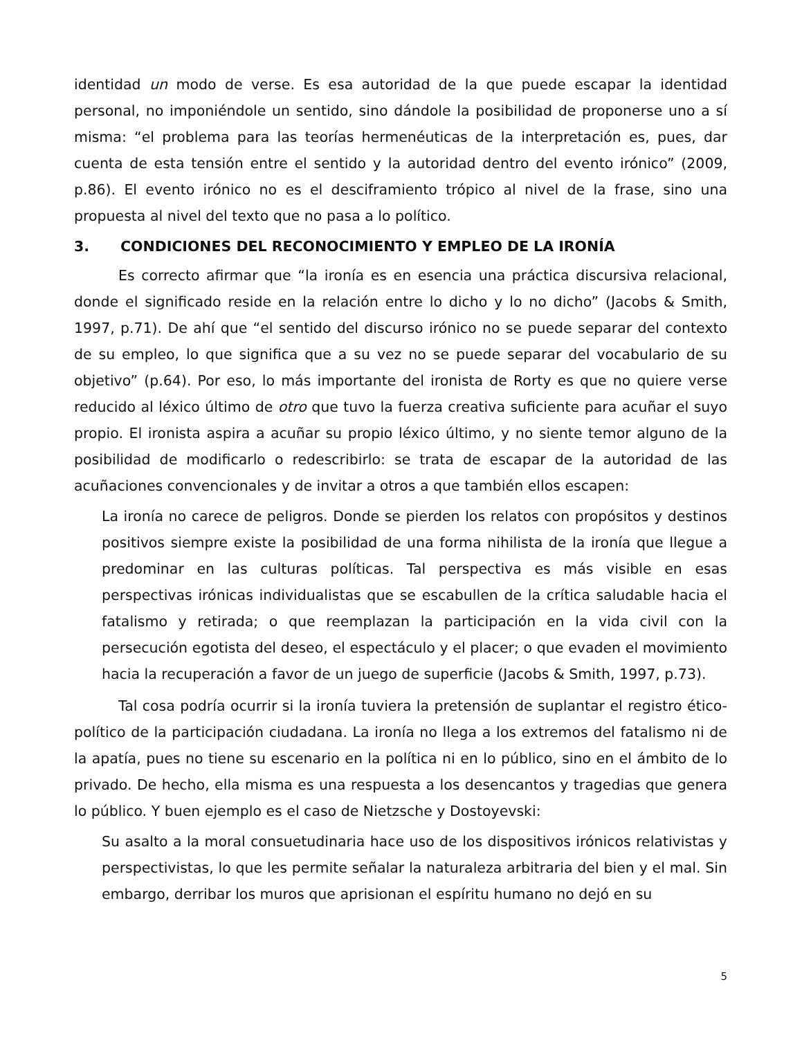identidad un modo de verse. Es esa autoridad de la que puede escapar la identidad personal, no imponiéndole un sentido, sino dándole la posibilidad de proponerse uno a sí misma: “el problema para las teorías hermenéuticas de la interpretación es, pues, dar cuenta de esta tensión entre el sentido y la autoridad dentro del evento irónico” (2009, p.86). El evento irónico no es el desciframiento trópico al nivel de la frase, sino una propuesta al nivel del texto que no pasa a lo político.
3. CONDICIONES DEL RECONOCIMIENTO Y EMPLEO DE LA IRONÍA
Es correcto afirmar que “la ironía es en esencia una práctica discursiva relacional, donde el significado reside en la relación entre lo dicho y lo no dicho” (Jacobs & Smith, 1997, p.71). De ahí que “el sentido del discurso irónico no se puede separar del contexto de su empleo, lo que significa que a su vez no se puede separar del vocabulario de su objetivo” (p.64). Por eso, lo más importante del ironista de Rorty es que no quiere verse reducido al léxico último de otro que tuvo la fuerza creativa suficiente para acuñar el suyo propio. El ironista aspira a acuñar su propio léxico último, y no siente temor alguno de la posibilidad de modificarlo o redescribirlo: se trata de escapar de la autoridad de las acuñaciones convencionales y de invitar a otros a que también ellos escapen:
La ironía no carece de peligros. Donde se pierden los relatos con propósitos y destinos positivos siempre existe la posibilidad de una forma nihilista de la ironía que llegue a predominar en las culturas políticas. Tal perspectiva es más visible en esas perspectivas irónicas individualistas que se escabullen de la crítica saludable hacia el fatalismo y retirada; o que reemplazan la participación en la vida civil con la persecución egotista del deseo, el espectáculo y el placer; o que evaden el movimiento hacia la recuperación a favor de un juego de superficie (Jacobs & Smith, 1997, p.73).
Tal cosa podría ocurrir si la ironía tuviera la pretensión de suplantar el registro ético-político de la participación ciudadana. La ironía no llega a los extremos del fatalismo ni de la apatía, pues no tiene su escenario en la política ni en lo público, sino en el ámbito de lo privado. De hecho, ella misma es una respuesta a los desencantos y tragedias que genera lo público. Y buen ejemplo es el caso de Nietzsche y Dostoyevski:
Su asalto a la moral consuetudinaria hace uso de los dispositivos irónicos relativistas y perspectivistas, lo que les permite señalar la naturaleza arbitraria del bien y el mal. Sin embargo, derribar los muros que aprisionan el espíritu humano no dejó en su
5